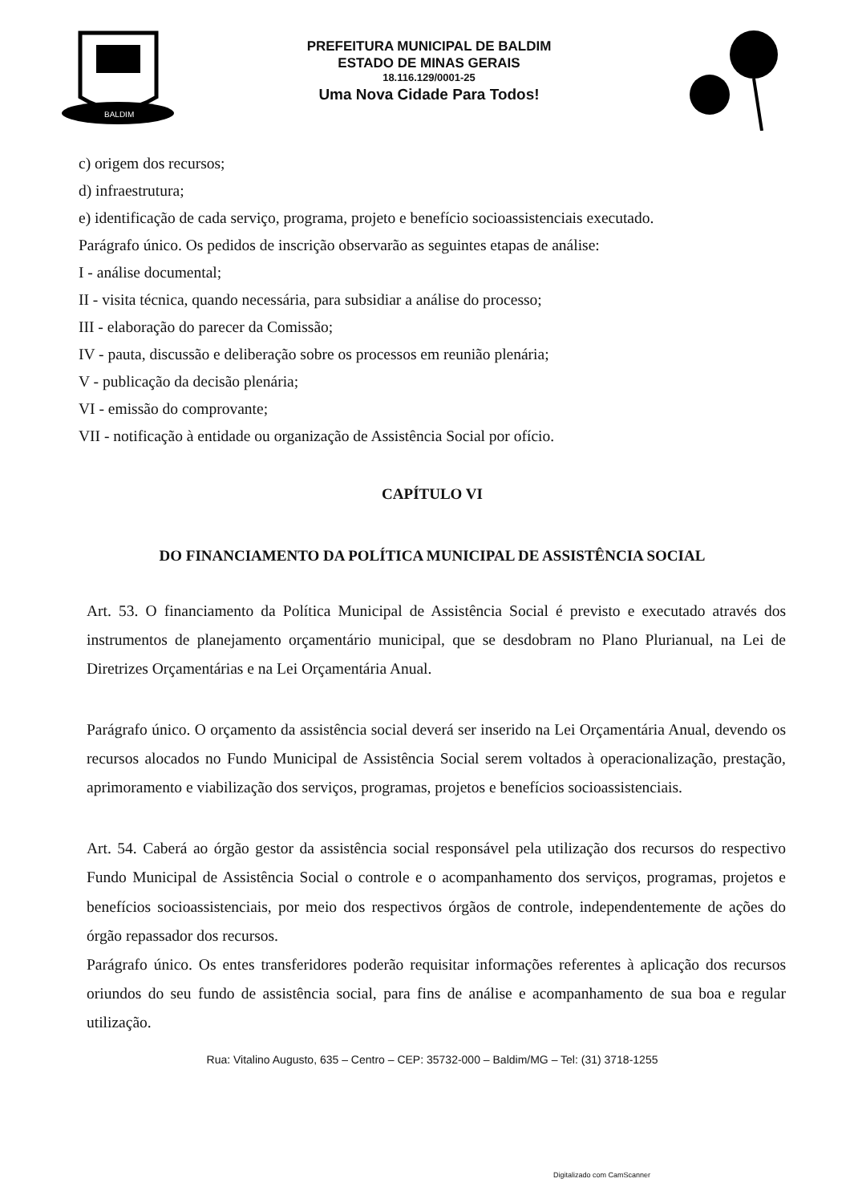BALDIM
PREFEITURA MUNICIPAL DE BALDIM
ESTADO DE MINAS GERAIS
18.116.129/0001-25
Uma Nova Cidade Para Todos!
c) origem dos recursos;
d) infraestrutura;
e) identificação de cada serviço, programa, projeto e benefício socioassistenciais executado.
Parágrafo único. Os pedidos de inscrição observarão as seguintes etapas de análise:
I - análise documental;
II - visita técnica, quando necessária, para subsidiar a análise do processo;
III - elaboração do parecer da Comissão;
IV - pauta, discussão e deliberação sobre os processos em reunião plenária;
V - publicação da decisão plenária;
VI - emissão do comprovante;
VII - notificação à entidade ou organização de Assistência Social por ofício.
CAPÍTULO VI
DO FINANCIAMENTO DA POLÍTICA MUNICIPAL DE ASSISTÊNCIA SOCIAL
Art. 53. O financiamento da Política Municipal de Assistência Social é previsto e executado através dos instrumentos de planejamento orçamentário municipal, que se desdobram no Plano Plurianual, na Lei de Diretrizes Orçamentárias e na Lei Orçamentária Anual.
Parágrafo único. O orçamento da assistência social deverá ser inserido na Lei Orçamentária Anual, devendo os recursos alocados no Fundo Municipal de Assistência Social serem voltados à operacionalização, prestação, aprimoramento e viabilização dos serviços, programas, projetos e benefícios socioassistenciais.
Art. 54. Caberá ao órgão gestor da assistência social responsável pela utilização dos recursos do respectivo Fundo Municipal de Assistência Social o controle e o acompanhamento dos serviços, programas, projetos e benefícios socioassistenciais, por meio dos respectivos órgãos de controle, independentemente de ações do órgão repassador dos recursos.
Parágrafo único. Os entes transferidores poderão requisitar informações referentes à aplicação dos recursos oriundos do seu fundo de assistência social, para fins de análise e acompanhamento de sua boa e regular utilização.
Rua: Vitalino Augusto, 635 – Centro – CEP: 35732-000 – Baldim/MG – Tel: (31) 3718-1255
Digitalizado com CamScanner